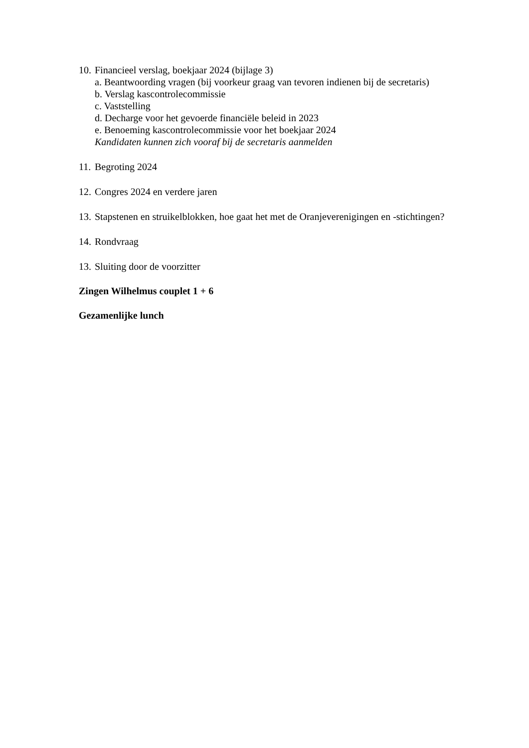10. Financieel verslag, boekjaar 2024 (bijlage 3)
a. Beantwoording vragen (bij voorkeur graag van tevoren indienen bij de secretaris)
b. Verslag kascontrolecommissie
c. Vaststelling
d. Decharge voor het gevoerde financiële beleid in 2023
e. Benoeming kascontrolecommissie voor het boekjaar 2024
Kandidaten kunnen zich vooraf bij de secretaris aanmelden
11. Begroting 2024
12. Congres 2024 en verdere jaren
13. Stapstenen en struikelblokken, hoe gaat het met de Oranjeverenigingen en -stichtingen?
14. Rondvraag
13. Sluiting door de voorzitter
Zingen Wilhelmus couplet 1 + 6
Gezamenlijke lunch